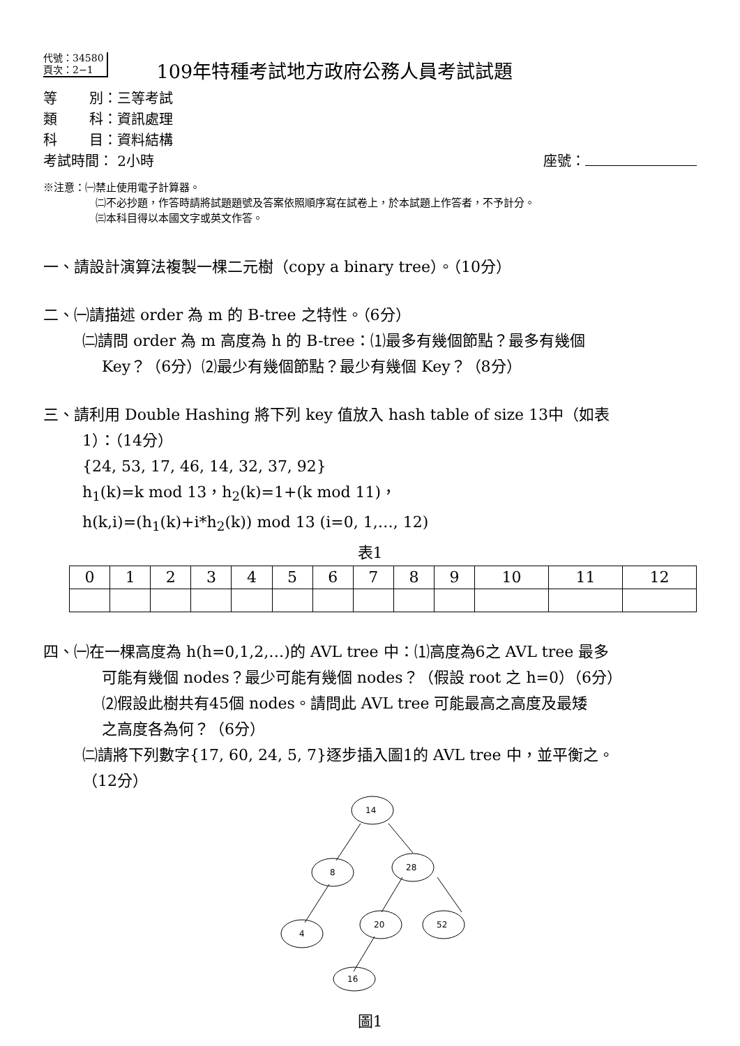代號：34580
頁次：2−1 109年特種考試地方政府公務人員考試試題
等　　 別：三等考試
類　　 科：資訊處理
科　　 目：資料結構
考試時間： 2小時 座號：
※注意：㈠禁止使用電子計算器。
㈡不必抄題，作答時請將試題題號及答案依照順序寫在試卷上，於本試題上作答者，不予計分。
㈢本科目得以本國文字或英文作答。
一、請設計演算法複製一棵二元樹（copy a binary tree）。（10分）
二、㈠請描述 order 為 m 的 B-tree 之特性。（6分）
㈡請問 order 為 m 高度為 h 的 B-tree：⑴最多有幾個節點？最多有幾個
Key？（6分）⑵最少有幾個節點？最少有幾個 Key？（8分）
三、請利用 Double Hashing 將下列 key 值放入 hash table of size 13中（如表
1）：（14分）
{24, 53, 17, 46, 14, 32, 37, 92}
h<sub>1</sub>(k)=k mod 13，h<sub>2</sub>(k)=1+(k mod 11)，
h(k,i)=(h<sub>1</sub>(k)+i*h<sub>2</sub>(k)) mod 13 (i=0, 1,…, 12)
表1
| 0 | 1 | 2 | 3 | 4 | 5 | 6 | 7 | 8 | 9 | 10 | 11 | 12 |
四、㈠在一棵高度為 h(h=0,1,2,…)的 AVL tree 中：⑴高度為6之 AVL tree 最多
可能有幾個 nodes？最少可能有幾個 nodes？（假設 root 之 h=0）（6分）
⑵假設此樹共有45個 nodes。請問此 AVL tree 可能最高之高度及最矮
之高度各為何？（6分）
㈡請將下列數字{17, 60, 24, 5, 7}逐步插入圖1的 AVL tree 中，並平衡之。
（12分）
14
8
28
4
20
52
16
圖1